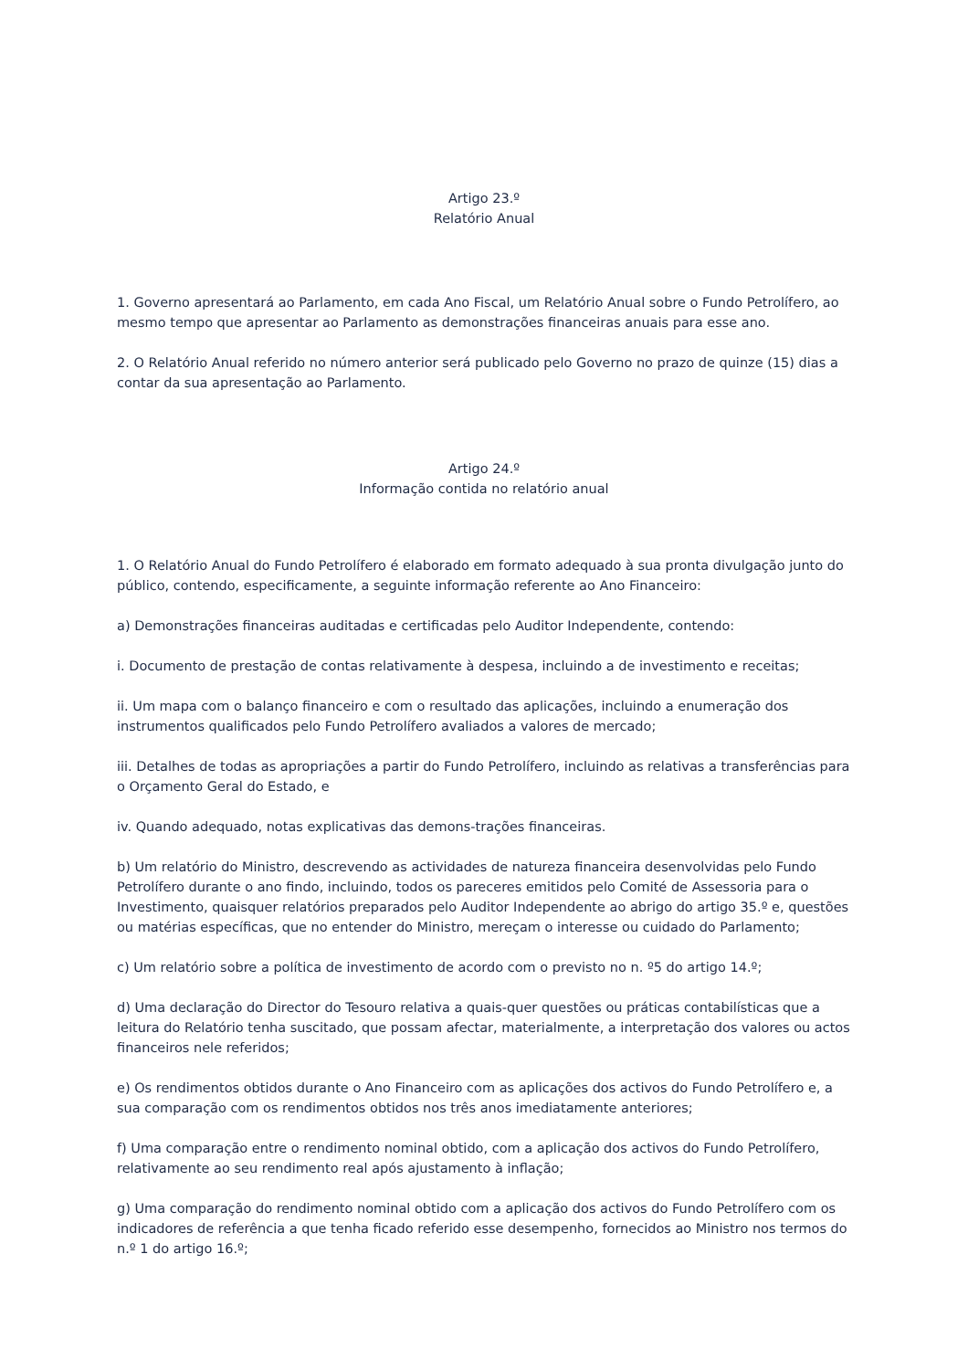Artigo 23.º
Relatório Anual
1. Governo apresentará ao Parlamento, em cada Ano Fiscal, um Relatório Anual sobre o Fundo Petrolífero, ao mesmo tempo que apresentar ao Parlamento as demonstrações financeiras anuais para esse ano.
2. O Relatório Anual referido no número anterior será publicado pelo Governo no prazo de quinze (15) dias a contar da sua apresentação ao Parlamento.
Artigo 24.º
Informação contida no relatório anual
1. O Relatório Anual do Fundo Petrolífero é elaborado em formato adequado à sua pronta divulgação junto do público, contendo, especificamente, a seguinte informação referente ao Ano Financeiro:
a) Demonstrações financeiras auditadas e certificadas pelo Auditor Independente, contendo:
i. Documento de prestação de contas relativamente à despesa, incluindo a de investimento e receitas;
ii. Um mapa com o balanço financeiro e com o resultado das aplicações, incluindo a enumeração dos instrumentos qualificados pelo Fundo Petrolífero avaliados a valores de mercado;
iii. Detalhes de todas as apropriações a partir do Fundo Petrolífero, incluindo as relativas a transferências para o Orçamento Geral do Estado, e
iv. Quando adequado, notas explicativas das demons-trações financeiras.
b) Um relatório do Ministro, descrevendo as actividades de natureza financeira desenvolvidas pelo Fundo Petrolífero durante o ano findo, incluindo, todos os pareceres emitidos pelo Comité de Assessoria para o Investimento, quaisquer relatórios preparados pelo Auditor Independente ao abrigo do artigo 35.º e, questões ou matérias específicas, que no entender do Ministro, mereçam o interesse ou cuidado do Parlamento;
c) Um relatório sobre a política de investimento de acordo com o previsto no n. º5 do artigo 14.º;
d) Uma declaração do Director do Tesouro relativa a quais-quer questões ou práticas contabilísticas que a leitura do Relatório tenha suscitado, que possam afectar, materialmente, a interpretação dos valores ou actos financeiros nele referidos;
e) Os rendimentos obtidos durante o Ano Financeiro com as aplicações dos activos do Fundo Petrolífero e, a sua comparação com os rendimentos obtidos nos três anos imediatamente anteriores;
f) Uma comparação entre o rendimento nominal obtido, com a aplicação dos activos do Fundo Petrolífero, relativamente ao seu rendimento real após ajustamento à inflação;
g) Uma comparação do rendimento nominal obtido com a aplicação dos activos do Fundo Petrolífero com os indicadores de referência a que tenha ficado referido esse desempenho, fornecidos ao Ministro nos termos do n.º 1 do artigo 16.º;